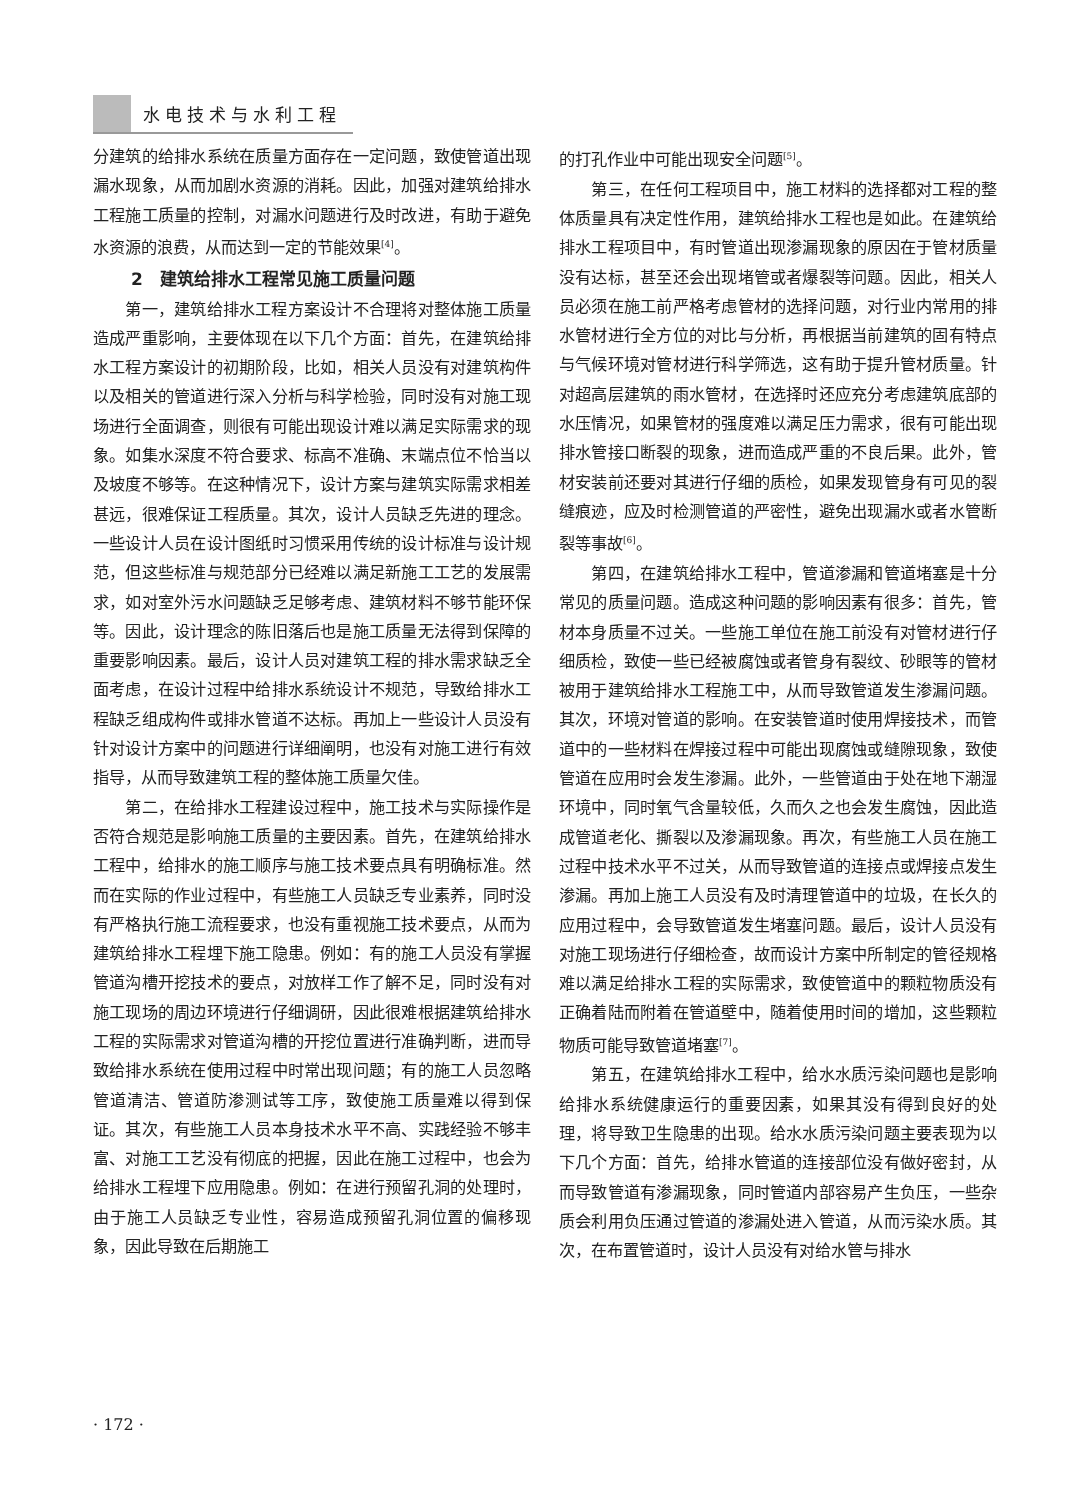水电技术与水利工程
分建筑的给排水系统在质量方面存在一定问题，致使管道出现漏水现象，从而加剧水资源的消耗。因此，加强对建筑给排水工程施工质量的控制，对漏水问题进行及时改进，有助于避免水资源的浪费，从而达到一定的节能效果<sup>[4]</sup>。
2　建筑给排水工程常见施工质量问题
第一，建筑给排水工程方案设计不合理将对整体施工质量造成严重影响，主要体现在以下几个方面：首先，在建筑给排水工程方案设计的初期阶段，比如，相关人员没有对建筑构件以及相关的管道进行深入分析与科学检验，同时没有对施工现场进行全面调查，则很有可能出现设计难以满足实际需求的现象。如集水深度不符合要求、标高不准确、末端点位不恰当以及坡度不够等。在这种情况下，设计方案与建筑实际需求相差甚远，很难保证工程质量。其次，设计人员缺乏先进的理念。一些设计人员在设计图纸时习惯采用传统的设计标准与设计规范，但这些标准与规范部分已经难以满足新施工工艺的发展需求，如对室外污水问题缺乏足够考虑、建筑材料不够节能环保等。因此，设计理念的陈旧落后也是施工质量无法得到保障的重要影响因素。最后，设计人员对建筑工程的排水需求缺乏全面考虑，在设计过程中给排水系统设计不规范，导致给排水工程缺乏组成构件或排水管道不达标。再加上一些设计人员没有针对设计方案中的问题进行详细阐明，也没有对施工进行有效指导，从而导致建筑工程的整体施工质量欠佳。
第二，在给排水工程建设过程中，施工技术与实际操作是否符合规范是影响施工质量的主要因素。首先，在建筑给排水工程中，给排水的施工顺序与施工技术要点具有明确标准。然而在实际的作业过程中，有些施工人员缺乏专业素养，同时没有严格执行施工流程要求，也没有重视施工技术要点，从而为建筑给排水工程埋下施工隐患。例如：有的施工人员没有掌握管道沟槽开挖技术的要点，对放样工作了解不足，同时没有对施工现场的周边环境进行仔细调研，因此很难根据建筑给排水工程的实际需求对管道沟槽的开挖位置进行准确判断，进而导致给排水系统在使用过程中时常出现问题；有的施工人员忽略管道清洁、管道防渗测试等工序，致使施工质量难以得到保证。其次，有些施工人员本身技术水平不高、实践经验不够丰富、对施工工艺没有彻底的把握，因此在施工过程中，也会为给排水工程埋下应用隐患。例如：在进行预留孔洞的处理时，由于施工人员缺乏专业性，容易造成预留孔洞位置的偏移现象，因此导致在后期施工
的打孔作业中可能出现安全问题<sup>[5]</sup>。
第三，在任何工程项目中，施工材料的选择都对工程的整体质量具有决定性作用，建筑给排水工程也是如此。在建筑给排水工程项目中，有时管道出现渗漏现象的原因在于管材质量没有达标，甚至还会出现堵管或者爆裂等问题。因此，相关人员必须在施工前严格考虑管材的选择问题，对行业内常用的排水管材进行全方位的对比与分析，再根据当前建筑的固有特点与气候环境对管材进行科学筛选，这有助于提升管材质量。针对超高层建筑的雨水管材，在选择时还应充分考虑建筑底部的水压情况，如果管材的强度难以满足压力需求，很有可能出现排水管接口断裂的现象，进而造成严重的不良后果。此外，管材安装前还要对其进行仔细的质检，如果发现管身有可见的裂缝痕迹，应及时检测管道的严密性，避免出现漏水或者水管断裂等事故<sup>[6]</sup>。
第四，在建筑给排水工程中，管道渗漏和管道堵塞是十分常见的质量问题。造成这种问题的影响因素有很多：首先，管材本身质量不过关。一些施工单位在施工前没有对管材进行仔细质检，致使一些已经被腐蚀或者管身有裂纹、砂眼等的管材被用于建筑给排水工程施工中，从而导致管道发生渗漏问题。其次，环境对管道的影响。在安装管道时使用焊接技术，而管道中的一些材料在焊接过程中可能出现腐蚀或缝隙现象，致使管道在应用时会发生渗漏。此外，一些管道由于处在地下潮湿环境中，同时氧气含量较低，久而久之也会发生腐蚀，因此造成管道老化、撕裂以及渗漏现象。再次，有些施工人员在施工过程中技术水平不过关，从而导致管道的连接点或焊接点发生渗漏。再加上施工人员没有及时清理管道中的垃圾，在长久的应用过程中，会导致管道发生堵塞问题。最后，设计人员没有对施工现场进行仔细检查，故而设计方案中所制定的管径规格难以满足给排水工程的实际需求，致使管道中的颗粒物质没有正确着陆而附着在管道壁中，随着使用时间的增加，这些颗粒物质可能导致管道堵塞<sup>[7]</sup>。
第五，在建筑给排水工程中，给水水质污染问题也是影响给排水系统健康运行的重要因素，如果其没有得到良好的处理，将导致卫生隐患的出现。给水水质污染问题主要表现为以下几个方面：首先，给排水管道的连接部位没有做好密封，从而导致管道有渗漏现象，同时管道内部容易产生负压，一些杂质会利用负压通过管道的渗漏处进入管道，从而污染水质。其次，在布置管道时，设计人员没有对给水管与排水
· 172 ·